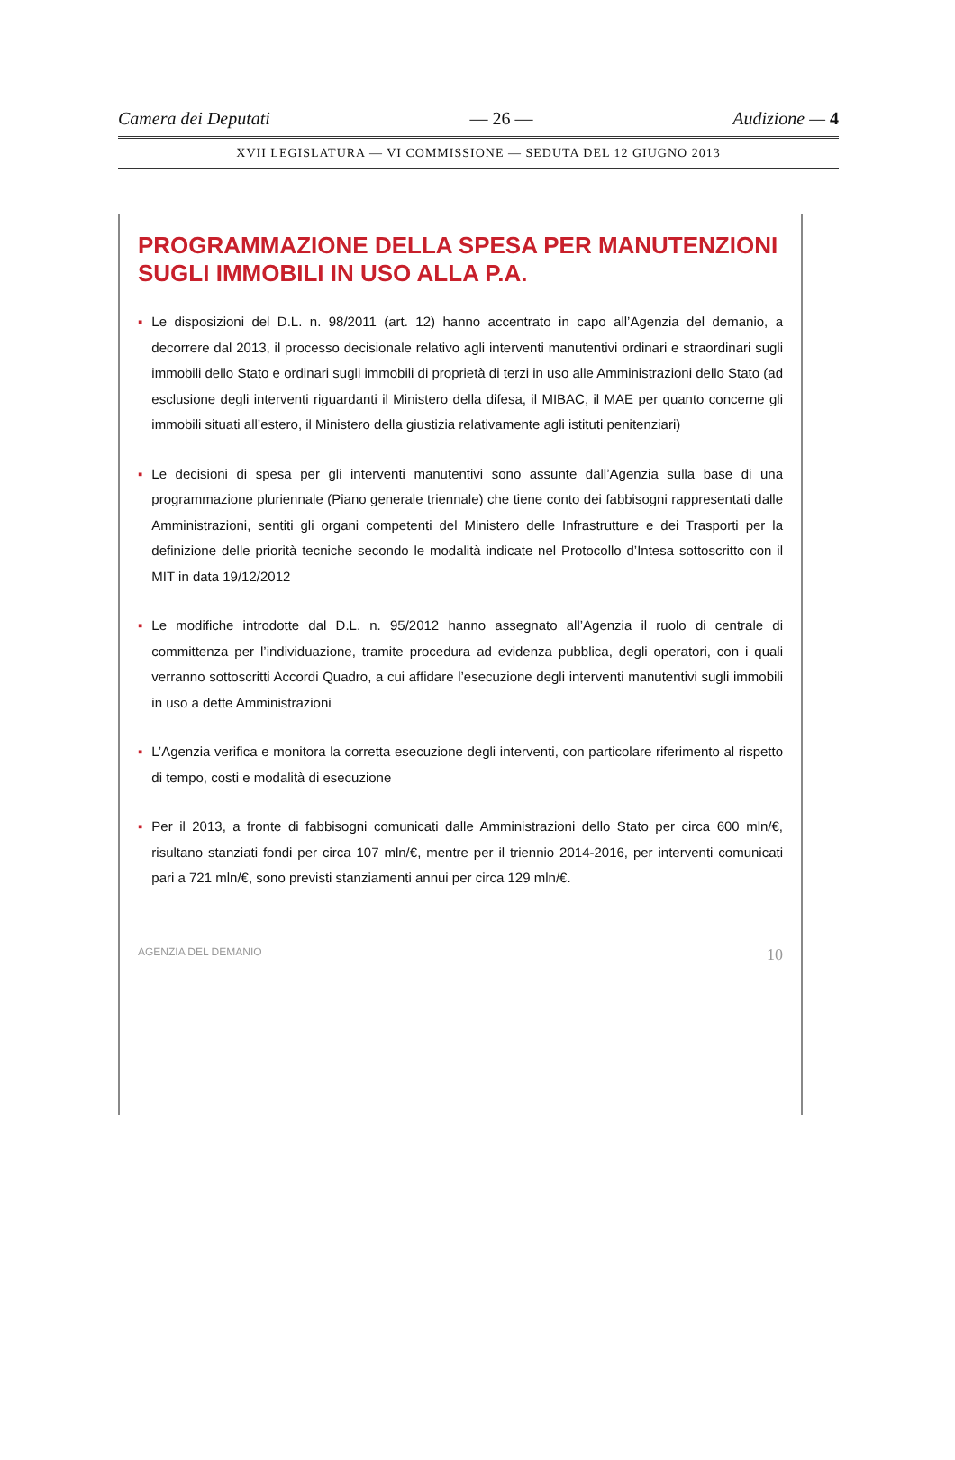Camera dei Deputati — 26 — Audizione — 4
XVII LEGISLATURA — VI COMMISSIONE — SEDUTA DEL 12 GIUGNO 2013
PROGRAMMAZIONE DELLA SPESA PER MANUTENZIONI SUGLI IMMOBILI IN USO ALLA P.A.
▪ Le disposizioni del D.L. n. 98/2011 (art. 12) hanno accentrato in capo all’Agenzia del demanio, a decorrere dal 2013, il processo decisionale relativo agli interventi manutentivi ordinari e straordinari sugli immobili dello Stato e ordinari sugli immobili di proprietà di terzi in uso alle Amministrazioni dello Stato (ad esclusione degli interventi riguardanti il Ministero della difesa, il MIBAC, il MAE per quanto concerne gli immobili situati all’estero, il Ministero della giustizia relativamente agli istituti penitenziari)
▪ Le decisioni di spesa per gli interventi manutentivi sono assunte dall’Agenzia sulla base di una programmazione pluriennale (Piano generale triennale) che tiene conto dei fabbisogni rappresentati dalle Amministrazioni, sentiti gli organi competenti del Ministero delle Infrastrutture e dei Trasporti per la definizione delle priorità tecniche secondo le modalità indicate nel Protocollo d’Intesa sottoscritto con il MIT in data 19/12/2012
▪ Le modifiche introdotte dal D.L. n. 95/2012 hanno assegnato all’Agenzia il ruolo di centrale di committenza per l’individuazione, tramite procedura ad evidenza pubblica, degli operatori, con i quali verranno sottoscritti Accordi Quadro, a cui affidare l’esecuzione degli interventi manutentivi sugli immobili in uso a dette Amministrazioni
▪ L’Agenzia verifica e monitora la corretta esecuzione degli interventi, con particolare riferimento al rispetto di tempo, costi e modalità di esecuzione
▪ Per il 2013, a fronte di fabbisogni comunicati dalle Amministrazioni dello Stato per circa 600 mln/€, risultano stanziati fondi per circa 107 mln/€, mentre per il triennio 2014-2016, per interventi comunicati pari a 721 mln/€, sono previsti stanziamenti annui per circa 129 mln/€.
AGENZIA DEL DEMANIO 10